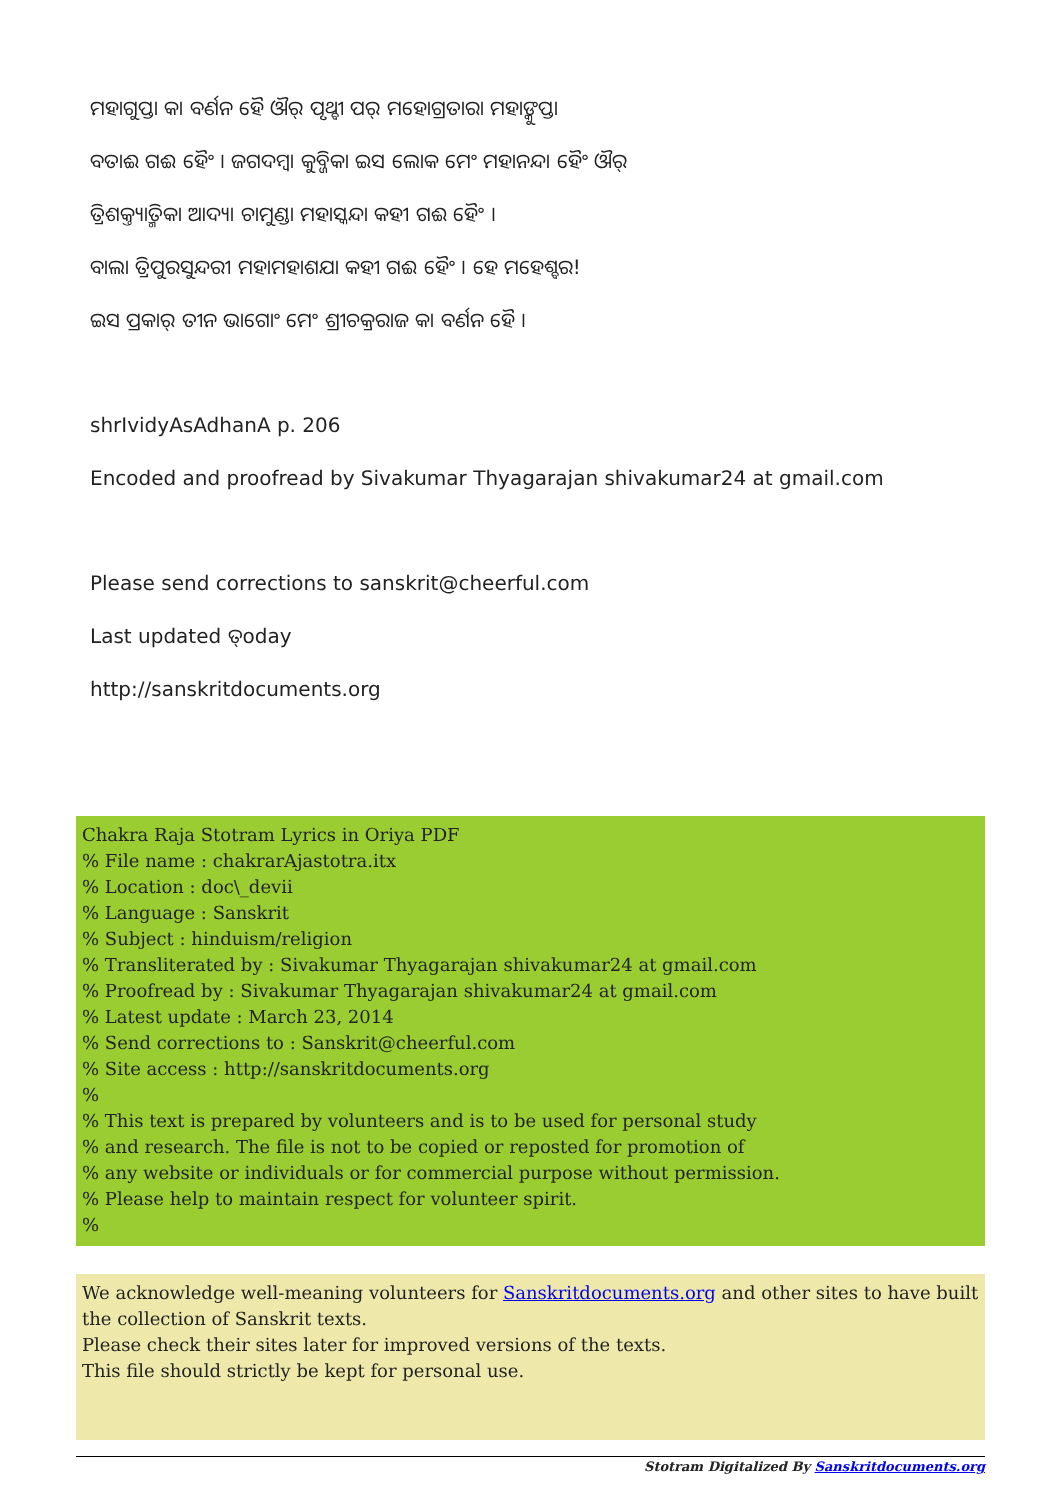ମହାଗୁପ୍ତା କା ବର୍ଣନ ହୈ ଔର୍ ପୃଥ୍ବୀ ପର୍ ମହୋଗ୍ରତାରା ମହାଙ୍କୁପ୍ତା
ବତାଈ ଗଈ ହୈଂ । ଜଗଦମ୍ବା କୁବ୍ଜିକା ଇସ ଲୋକ ମେଂ ମହାନନ୍ଦା ହୈଂ ଔର୍
ତ୍ରିଶକ୍ତ୍ୟାତ୍ମିକା ଆଦ୍ୟା ଚାମୁଣ୍ଡା ମହାସ୍କନ୍ଦା କହୀ ଗଈ ହୈଂ ।
ବାଲା ତ୍ରିପୁରସୁନ୍ଦରୀ ମହାମହାଶଯା କହୀ ଗଈ ହୈଂ । ହେ ମହେଶ୍ବର!
ଇସ ପ୍ରକାର୍ ତୀନ ଭାଗୋଂ ମେଂ ଶ୍ରୀଚକ୍ରରାଜ କା ବର୍ଣନ ହୈ ।
shrIvidyAsAdhanA p. 206
Encoded and proofread by Sivakumar Thyagarajan shivakumar24 at gmail.com
Please send corrections to sanskrit@cheerful.com
Last updated ତ୍oday
http://sanskritdocuments.org
Chakra Raja Stotram Lyrics in Oriya PDF
% File name : chakrarAjastotra.itx
% Location : doc\_devii
% Language : Sanskrit
% Subject : hinduism/religion
% Transliterated by : Sivakumar Thyagarajan shivakumar24 at gmail.com
% Proofread by : Sivakumar Thyagarajan shivakumar24 at gmail.com
% Latest update : March 23, 2014
% Send corrections to : Sanskrit@cheerful.com
% Site access : http://sanskritdocuments.org
%
% This text is prepared by volunteers and is to be used for personal study
% and research. The file is not to be copied or reposted for promotion of
% any website or individuals or for commercial purpose without permission.
% Please help to maintain respect for volunteer spirit.
%
We acknowledge well-meaning volunteers for Sanskritdocuments.org and other sites to have built the collection of Sanskrit texts.
Please check their sites later for improved versions of the texts.
This file should strictly be kept for personal use.
Stotram Digitalized By Sanskritdocuments.org